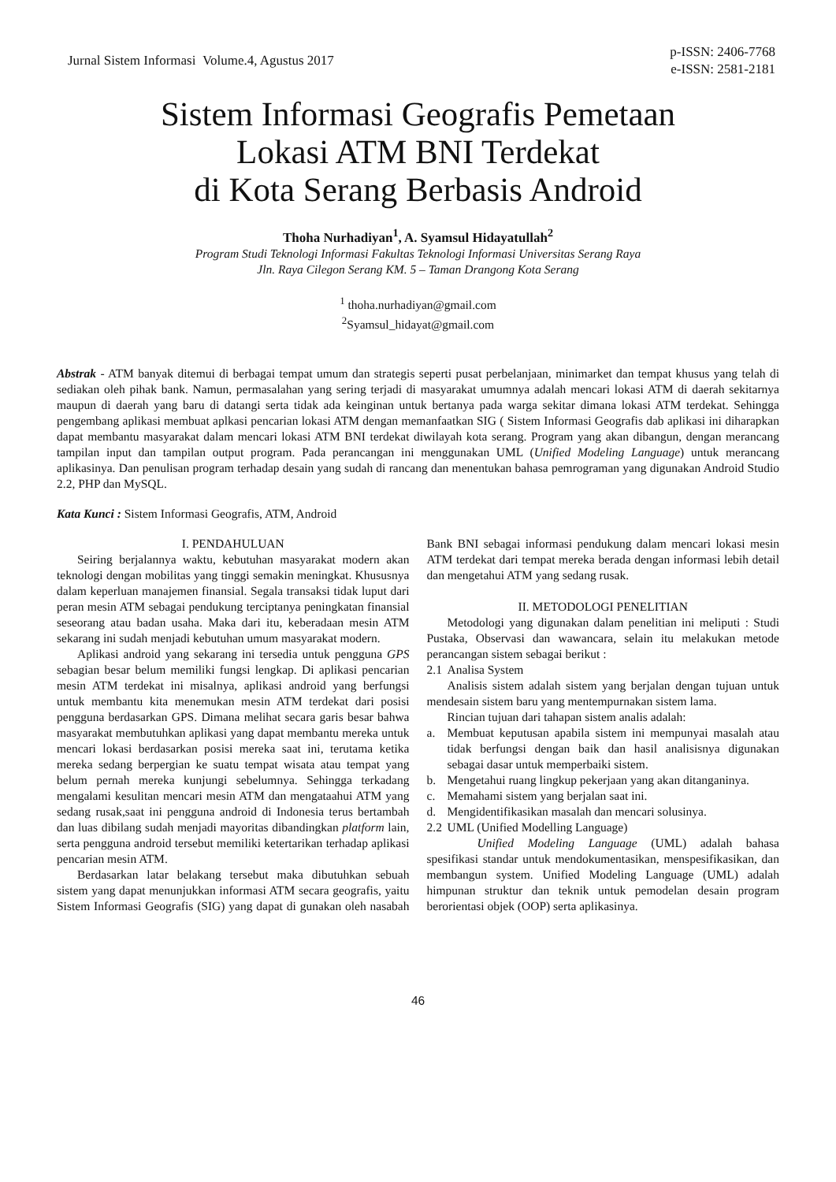Jurnal Sistem Informasi Volume.4, Agustus 2017
p-ISSN: 2406-7768
e-ISSN: 2581-2181
Sistem Informasi Geografis Pemetaan
Lokasi ATM BNI Terdekat
di Kota Serang Berbasis Android
Thoha Nurhadiyan<sup>1</sup>, A. Syamsul Hidayatullah<sup>2</sup>
Program Studi Teknologi Informasi Fakultas Teknologi Informasi Universitas Serang Raya
Jln. Raya Cilegon Serang KM. 5 – Taman Drangong Kota Serang
<sup>1</sup> thoha.nurhadiyan@gmail.com
<sup>2</sup> Syamsul_hidayat@gmail.com
Abstrak - ATM banyak ditemui di berbagai tempat umum dan strategis seperti pusat perbelanjaan, minimarket dan tempat khusus yang telah di sediakan oleh pihak bank. Namun, permasalahan yang sering terjadi di masyarakat umumnya adalah mencari lokasi ATM di daerah sekitarnya maupun di daerah yang baru di datangi serta tidak ada keinginan untuk bertanya pada warga sekitar dimana lokasi ATM terdekat. Sehingga pengembang aplikasi membuat aplkasi pencarian lokasi ATM dengan memanfaatkan SIG ( Sistem Informasi Geografis dab aplikasi ini diharapkan dapat membantu masyarakat dalam mencari lokasi ATM BNI terdekat diwilayah kota serang. Program yang akan dibangun, dengan merancang tampilan input dan tampilan output program. Pada perancangan ini menggunakan UML (Unified Modeling Language) untuk merancang aplikasinya. Dan penulisan program terhadap desain yang sudah di rancang dan menentukan bahasa pemrograman yang digunakan Android Studio 2.2, PHP dan MySQL.
Kata Kunci : Sistem Informasi Geografis, ATM, Android
I. PENDAHULUAN
Seiring berjalannya waktu, kebutuhan masyarakat modern akan teknologi dengan mobilitas yang tinggi semakin meningkat. Khususnya dalam keperluan manajemen finansial. Segala transaksi tidak luput dari peran mesin ATM sebagai pendukung terciptanya peningkatan finansial seseorang atau badan usaha. Maka dari itu, keberadaan mesin ATM sekarang ini sudah menjadi kebutuhan umum masyarakat modern.
Aplikasi android yang sekarang ini tersedia untuk pengguna GPS sebagian besar belum memiliki fungsi lengkap. Di aplikasi pencarian mesin ATM terdekat ini misalnya, aplikasi android yang berfungsi untuk membantu kita menemukan mesin ATM terdekat dari posisi pengguna berdasarkan GPS. Dimana melihat secara garis besar bahwa masyarakat membutuhkan aplikasi yang dapat membantu mereka untuk mencari lokasi berdasarkan posisi mereka saat ini, terutama ketika mereka sedang berpergian ke suatu tempat wisata atau tempat yang belum pernah mereka kunjungi sebelumnya. Sehingga terkadang mengalami kesulitan mencari mesin ATM dan mengataahui ATM yang sedang rusak,saat ini pengguna android di Indonesia terus bertambah dan luas dibilang sudah menjadi mayoritas dibandingkan platform lain, serta pengguna android tersebut memiliki ketertarikan terhadap aplikasi pencarian mesin ATM.
Berdasarkan latar belakang tersebut maka dibutuhkan sebuah sistem yang dapat menunjukkan informasi ATM secara geografis, yaitu Sistem Informasi Geografis (SIG) yang dapat di gunakan oleh nasabah Bank BNI sebagai informasi pendukung dalam mencari lokasi mesin ATM terdekat dari tempat mereka berada dengan informasi lebih detail dan mengetahui ATM yang sedang rusak.
II. METODOLOGI PENELITIAN
Metodologi yang digunakan dalam penelitian ini meliputi : Studi Pustaka, Observasi dan wawancara, selain itu melakukan metode perancangan sistem sebagai berikut :
2.1 Analisa System
Analisis sistem adalah sistem yang berjalan dengan tujuan untuk mendesain sistem baru yang mentempurnakan sistem lama.
Rincian tujuan dari tahapan sistem analis adalah:
a. Membuat keputusan apabila sistem ini mempunyai masalah atau tidak berfungsi dengan baik dan hasil analisisnya digunakan sebagai dasar untuk memperbaiki sistem.
b. Mengetahui ruang lingkup pekerjaan yang akan ditanganinya.
c. Memahami sistem yang berjalan saat ini.
d. Mengidentifikasikan masalah dan mencari solusinya.
2.2 UML (Unified Modelling Language)
Unified Modeling Language (UML) adalah bahasa spesifikasi standar untuk mendokumentasikan, menspesifikasikan, dan membangun system. Unified Modeling Language (UML) adalah himpunan struktur dan teknik untuk pemodelan desain program berorientasi objek (OOP) serta aplikasinya.
46